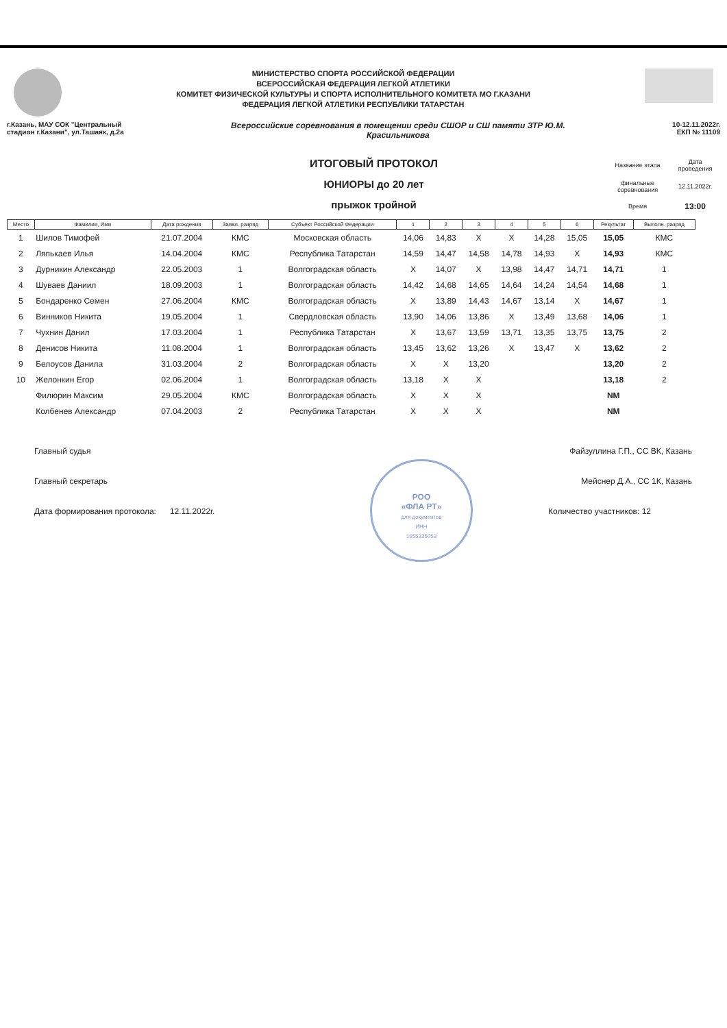МИНИСТЕРСТВО СПОРТА РОССИЙСКОЙ ФЕДЕРАЦИИ
ВСЕРОССИЙСКАЯ ФЕДЕРАЦИЯ ЛЕГКОЙ АТЛЕТИКИ
КОМИТЕТ ФИЗИЧЕСКОЙ КУЛЬТУРЫ И СПОРТА ИСПОЛНИТЕЛЬНОГО КОМИТЕТА МО Г.КАЗАНИ
ФЕДЕРАЦИЯ ЛЕГКОЙ АТЛЕТИКИ РЕСПУБЛИКИ ТАТАРСТАН
г.Казань, МАУ СОК "Центральный
стадион г.Казани", ул.Ташаяк, д.2а
Всероссийские соревнования в помещении среди СШОР и СШ памяти ЗТР Ю.М.
Красильникова
10-12.11.2022г.
ЕКП № 11109
ИТОГОВЫЙ ПРОТОКОЛ
ЮНИОРЫ до 20 лет
прыжок тройной
| Название этапа | Дата проведения |
| финальные соревнования | 12.11.2022г. |
| Время | 13:00 |
| Место | Фамилия, Имя | Дата рождения | Заявл. разряд | Субъект Российской Федерации | 1 | 2 | 3 | 4 | 5 | 6 | Результат | Выполн. разряд |
| --- | --- | --- | --- | --- | --- | --- | --- | --- | --- | --- | --- | --- |
| 1 | Шилов Тимофей | 21.07.2004 | КМС | Московская область | 14,06 | 14,83 | X | X | 14,28 | 15,05 | 15,05 | КМС |
| 2 | Ляпькаев Илья | 14.04.2004 | КМС | Республика Татарстан | 14,59 | 14,47 | 14,58 | 14,78 | 14,93 | X | 14,93 | КМС |
| 3 | Дурникин Александр | 22.05.2003 | 1 | Волгоградская область | X | 14,07 | X | 13,98 | 14,47 | 14,71 | 14,71 | 1 |
| 4 | Шуваев Даниил | 18.09.2003 | 1 | Волгоградская область | 14,42 | 14,68 | 14,65 | 14,64 | 14,24 | 14,54 | 14,68 | 1 |
| 5 | Бондаренко Семен | 27.06.2004 | КМС | Волгоградская область | X | 13,89 | 14,43 | 14,67 | 13,14 | X | 14,67 | 1 |
| 6 | Винников Никита | 19.05.2004 | 1 | Свердловская область | 13,90 | 14,06 | 13,86 | X | 13,49 | 13,68 | 14,06 | 1 |
| 7 | Чухнин Данил | 17.03.2004 | 1 | Республика Татарстан | X | 13,67 | 13,59 | 13,71 | 13,35 | 13,75 | 13,75 | 2 |
| 8 | Денисов Никита | 11.08.2004 | 1 | Волгоградская область | 13,45 | 13,62 | 13,26 | X | 13,47 | X | 13,62 | 2 |
| 9 | Белоусов Данила | 31.03.2004 | 2 | Волгоградская область | X | X | 13,20 | | | | 13,20 | 2 |
| 10 | Желонкин Егор | 02.06.2004 | 1 | Волгоградская область | 13,18 | X | X | | | | 13,18 | 2 |
| | Филюрин Максим | 29.05.2004 | КМС | Волгоградская область | X | X | X | | | | NM | |
| | Колбенев Александр | 07.04.2003 | 2 | Республика Татарстан | X | X | X | | | | NM | |
Главный судья Файзуллина Г.П., СС ВК, Казань
Главный секретарь Мейснер Д.А., СС 1К, Казань
Дата формирования протокола: 12.11.2022г. Количество участников: 12
РОО
«ФЛА РТ»
для документов
ИНН
1655225053